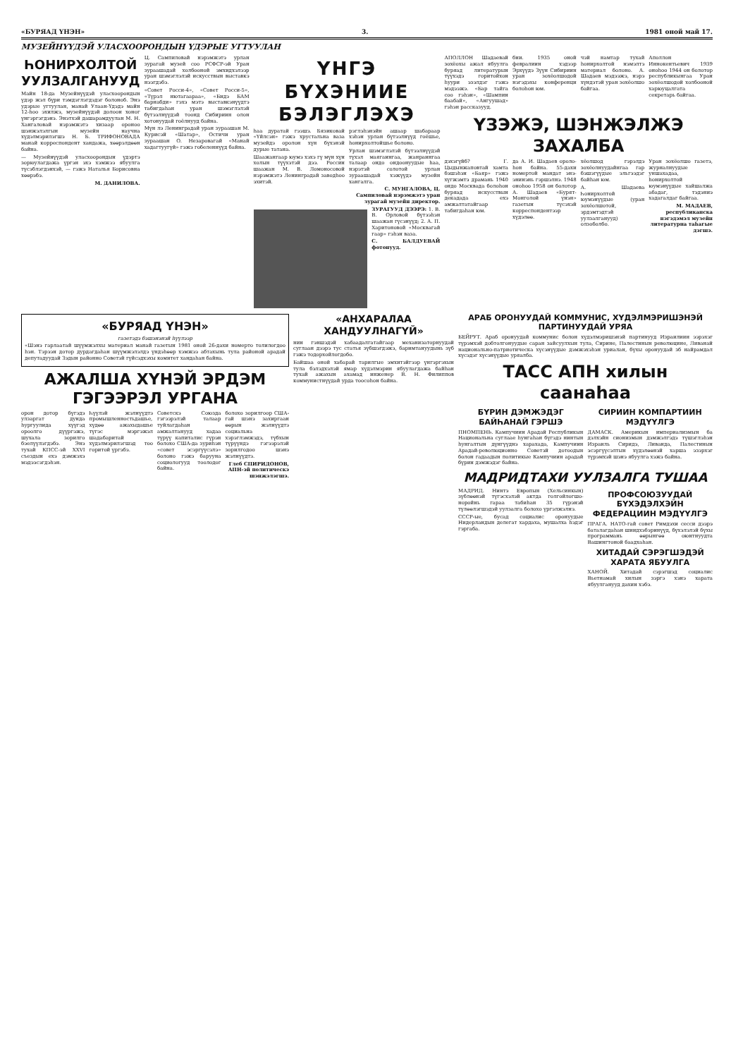«БУРЯАД ҮНЭН» 3. 1981 оной май 17.
МУЗЕЙНҮҮДЭЙ УЛАСХООРОНДЫН ҮДЭРЫЕ УГТУУЛАН
ҺОНИРХОЛТОЙ УУЛЗАЛГАНУУД
Майн 18-да Музейнүүдэй уласхоорондын үдэр жэл бүри тэмдэглэгдэдэг болоноб. Энэ удэрые угтуулан, манай Улаан-Үдэдэ майн 12-hоо эхилжэ, музейнүүдэй долоон хоног үнгэргэгдэнэ. Энэтхэй дашарамдуулан М. Н. Хангаловай нэрэмжэтэ хизаар ороноо шэнжэлэлгын музейн научна хүдэлмэрилэгшэ Н. Б. ТРИФОНОВАДА манай корреспондент хандажа, хөөрэлдөөн байна.
— Музейнүүдэй уласхоорондын үдэртэ зорюулагдажа үргэн эхэ хэмжээ ябуулга түсэблэгдэнхэй, — гэжэ Наталья Борисовна хөөрэбэ.
М. ДАНИЛОВА.
Ц. Сампиловай нэрэмжэтэ урлан зурагай музей соо РСФСР-эй Уран зураашадай холбооной эмхидхэлээр уран шэмэглэлэй искусствын выставкэ нээгдэбэ.
«Совет Росси-4», «Совет Росси-5», «Түрэл нютагаараа», «Бидэ БАМ барнабди» гэхэ мэтэ выставкэнүүдтэ табигдаhан уран шэмэглэлэй бүтээлнүүдэй тоонд Сибириин олон хотонуудай гоёлнууд байна.
Мүн лэ Ленинградай уран зураашан М. Курисэй «Шатар», Остичи уран зураашан О. Незаровагай «Манай хадагтуугүй» гэжэ гобеленнүүд байна.
ҮНГЭ БҮХЭНИИЕ БЭЛЭГЛЭХЭ
hаа дуратай гээшэ. Бязиковай «Үйлсэн» гэжэ хрустальна ваза музейдэ оролон хүн бүхэнэй дурые татана.
Шаажангаар юумэ хэхэ гү мүн хүн холын түүхэтэй дээ. Россин шаажан М. В. Ломоносовой нэрэмжэтэ Ленинградай заводhоо эхитэй.
рэглэhэнэйн ашаар шабараар хэhэн урлан бүтээлнүүд гоёшье, hонирхолтойшье болоно.
Урлан шэмэглэлэй бүтээлнүүдэй түхэл маягаингаа, жанраингаа талаар ондо ондоонуудые hаа, нэрэтэй солотой урлан зураашадай хэжүүдэ музейн хангалга.
С. МУНГАЛОВА, Ц. Сампиловай нэрэмжэтэ уран зурагай музейн директор.
ЗУРАГУУД ДЭЭРЭ: 1. В. В. Орловой бүтээhэн шаажан гүсэнүүд; 2. А. П. Харитоновой «Москвагай гаар» гэhэн ваза.
С. БАЛДУЕВАЙ фотонууд.
АПОЛЛОН Шадаевай зохёохы ажал ябуулга буряад литературын түүхэдэ горитойхон hуури эзэлдэг гэжэ мэдээжэ. «Бар тайга соо гэhэн», «Шампин баабай», «Ангуушад» гэhэн рассказууд.
бни. 1935 оной февралиин хэдээр Эрхүүдэ Зүүн Сибириин уран зохёолшодой нэгэдэхы конференци болоhон юм.
чэй намтар тухай hонирхолтой нэмэлтэ материал болоно. А. Шадаев мэдээжэ, нэрэ хүндэтэй уран зохёолшо байгаа.
Аполлон Иннокентьевич 1939 оноhоо 1944 он болотор республикынгаа Уран зохёолшодой холбооной харюуцалгата секретарь байгаа.
ҮЗЭЖЭ, ШЭНЖЭЛЖЭ ЗАХАЛБА
дэхэгүйб? Г. Цыдынжаповтай хамта бэшэhэн «Баяр» гэжэ хүгжэмтэ драмань 1940 ондо Москвада болоhон буряад искусствын декадада ехэ амжалтатайгаар табигдаhан юм.
да А. И. Шадаев ороло­hон байна. 55-дахи номертой мандат энэ­энинэнь гэршэлнэ. 1948 оноhоо 1958 он болотор А. Шадаев «Бурят-Монголой үнэн» газетын түсэхэй корреспондентээр хүдэлөө.
хёолшод гэрэлдэ зохёолнуудайнгаа гар бэшэгүүдые эльгээдэг байhан юм.
А. Шадаева Һонирхолтой юумэнүүдые (уран зохёолшотой, эрдэмтэдтэй уулзалганууд) олзоболбо.
Уран зохёолшо газетэ, журналнуудые уншахадаа, hонирхолтой юумэнүүдые хайшалжа абадаг, тэдэниэ хадагалдаг байгаа.
М. МАДАЕВ, республиканска нэгэдэмэл музейн литературна таhагые дэгшэ.
«БУРЯАД ҮНЭН»
газетэдэ бэшэнэнэй һүүлээр
«Шэнэ гарлаатай шүүмжэлхы материал манай газетын 1981 оной 26-дахи номерто толилогдоо hэн. Тэрээн дотор дурдагдаhан шүүмжэлэлдэ үндэhөөр хэмжээ абтахынь тула районой арадай депутадуудай Зэдын районно Советэй гүйсэдхэхы комитет хандаhан байна.
АЖАЛША ХҮНЭЙ ЭРДЭМ ГЭГЭЭРЭЛ УРГАНА
орон дотор бүгэдэ улзаргат дунда hургуулида хүүгэд ороолго дүүргэжэ, шухала зорилго бэелүүлэгдэбэ. Энэ тухай КПСС-эй XXVI съездын ехэ дэмжэхэ мэдээсэгдэhэн.
Һүүлэй жэлнүүдтэ промышленностьдашье, хүдөө ажахыдашье түгэс мэргэжэл шадабаритай хүдэлмэрилэгшэд тоо горитой үргэбэ.
Советскэ Союзда гэгээрэлэй талаар туйлагдаhан амжалтанууд хадаа түрүү капиталис гүрэн болохо США-да зуриhэн «совет эсэргүүсэлэ» болоно гэжэ барууна социологууд тоолодог байна.
болохо зорилгоор США-гай шэнэ захиргаан өөрын жэлнүүдтэ социальна хэрэглэмжэдэ, түбхын түрүүндэ гэгээрэлэй зорилгодоо шэнэ жэлнүүдтэ.
Глеб СПИРИДОНОВ, АПН-эй политическэ шэнжэлэгшэ.
«АНХАРАЛАА ХАНДУУЛНАГҮЙ»
нин гэншэдэй хабаадалгатайгаар механизаторнуудай суглаан дээрэ тус статья зүбшэгдэжэ, баримтануудынь зүб гэжэ тодорхойлогдобо.
Байшаа оной хабарай тарилгые эмхитэйгээр үнгэргэхын тула бэлэдхэлэй ямар хүдэлмэрин ябуулагдажа байhан тухай ажахын ахамад инженер В. Н. Филиппов коммунистнүүдай урда тоосоhон байна.
АРАБ ОРОНУУДАЙ КОММУНИС, ХҮДЭЛМЭРИШЭНЭЙ ПАРТИНУУДАЙ УРЯА
БЕЙРУТ. Араб оронуудай коммунис болон хүдэлмэришэнэй партинууд Израилиин ээрэхэг түрэмхэй добтолгонуудые саран зайсуулхын тула, Сирине, Палестинын революцине, Ливанай национально-патриотическа хүсэнүүдые дэмжэхэhэн уриалан, бүхы оронуудай зб найрамдал хүсэдэг хүсэнүүдые уряалба.
ТАСС АПН хилын саанаhаа
БҮРИН ДЭМЖЭДЭГ БАЙҺАНАЙ ГЭРШЭ
ПНОМПЕНЬ. Кампучиин Арадай Республикын Национальна суглаае hунгаhан бүгэдэ нинтын hунгалтын дүнгүүднэ харахада, Кампучиин Арадай-революционно Советэй дотоодын болон гадаадын политикые Кампучиин арадай бүрин дэмжэдэг байна.
СИРИИН КОМПАРТИИН МЭДҮҮЛГЭ
ДАМАСК. Америкын империализмын ба дэлхэйн сионизмын дэмжэлгэдэ түшэглэhэн Израиль Сиридэ, Ливанда, Палестинын эсэргүүсэлтын хүдэлөөнэй харша эзэрхэг түрэмхэй шэнэ ябуулга хэжэ байна.
МАДРИДТАХИ УУЛЗАЛГА ТУШАА
МАДРИД. Нинтэ Европын (Хельсинкын) зүблөөнэй түгэсхэлэй актда голгойлогшо­норойнь гараа табиhан 35 гүрэнэй түлөөлэгшэдэй уулзалга болохо үргэлжэлнэ.
СССР-ые, бусад социалис оронуудые Нидерландын делегат хардаха, мушалха hэдэг гэргаба.
ПРОФСОЮЗУУДАЙ БҮХЭДЭЛХЭЙН ФЕДЕРАЦИИН МЭДҮҮЛГЭ
ПРАГА. НАТО-гай совет Римдэхи сесси дээрэ баталагдаhан шиидхэбэринүүд, бүхэлэлэй бүхы программань өөрынгөө оюнтнуудта Вашингтоной баадхаhан.
ХИТАДАЙ СЭРЭГШЭДЭЙ ХАРАТА ЯБУУЛГА
ХАНОЙ. Хитадай сэрэгшэд социалис Вьетнамай хилын зэргэ хэнэ харата ябуулганууд дахин хэбэ.